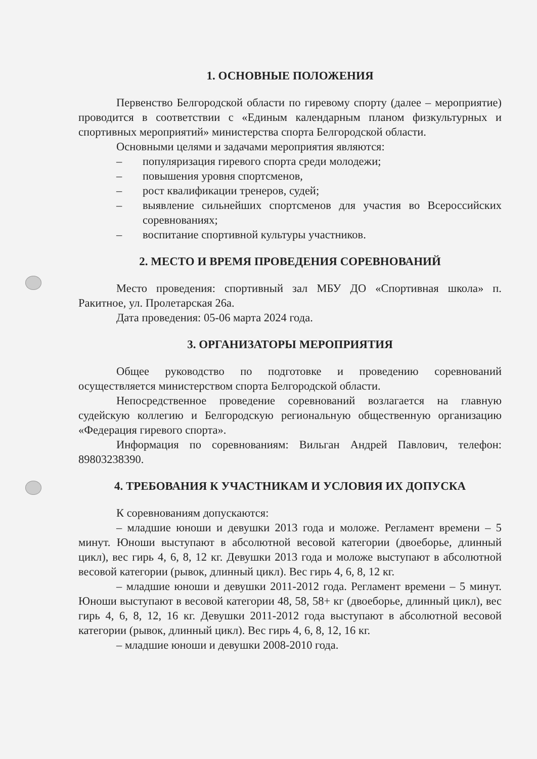1. ОСНОВНЫЕ ПОЛОЖЕНИЯ
Первенство Белгородской области по гиревому спорту (далее – мероприятие) проводится в соответствии с «Единым календарным планом физкультурных и спортивных мероприятий» министерства спорта Белгородской области.
Основными целями и задачами мероприятия являются:
– популяризация гиревого спорта среди молодежи;
– повышения уровня спортсменов,
– рост квалификации тренеров, судей;
– выявление сильнейших спортсменов для участия во Всероссийских соревнованиях;
– воспитание спортивной культуры участников.
2. МЕСТО И ВРЕМЯ ПРОВЕДЕНИЯ СОРЕВНОВАНИЙ
Место проведения: спортивный зал МБУ ДО «Спортивная школа» п. Ракитное, ул. Пролетарская 26а.
Дата проведения: 05-06 марта 2024 года.
3. ОРГАНИЗАТОРЫ МЕРОПРИЯТИЯ
Общее руководство по подготовке и проведению соревнований осуществляется министерством спорта Белгородской области.
Непосредственное проведение соревнований возлагается на главную судейскую коллегию и Белгородскую региональную общественную организацию «Федерация гиревого спорта».
Информация по соревнованиям: Вильган Андрей Павлович, телефон: 89803238390.
4. ТРЕБОВАНИЯ К УЧАСТНИКАМ И УСЛОВИЯ ИХ ДОПУСКА
К соревнованиям допускаются:
– младшие юноши и девушки 2013 года и моложе. Регламент времени – 5 минут. Юноши выступают в абсолютной весовой категории (двоеборье, длинный цикл), вес гирь 4, 6, 8, 12 кг. Девушки 2013 года и моложе выступают в абсолютной весовой категории (рывок, длинный цикл). Вес гирь 4, 6, 8, 12 кг.
– младшие юноши и девушки 2011-2012 года. Регламент времени – 5 минут. Юноши выступают в весовой категории 48, 58, 58+ кг (двоеборье, длинный цикл), вес гирь 4, 6, 8, 12, 16 кг. Девушки 2011-2012 года выступают в абсолютной весовой категории (рывок, длинный цикл). Вес гирь 4, 6, 8, 12, 16 кг.
– младшие юноши и девушки 2008-2010 года.